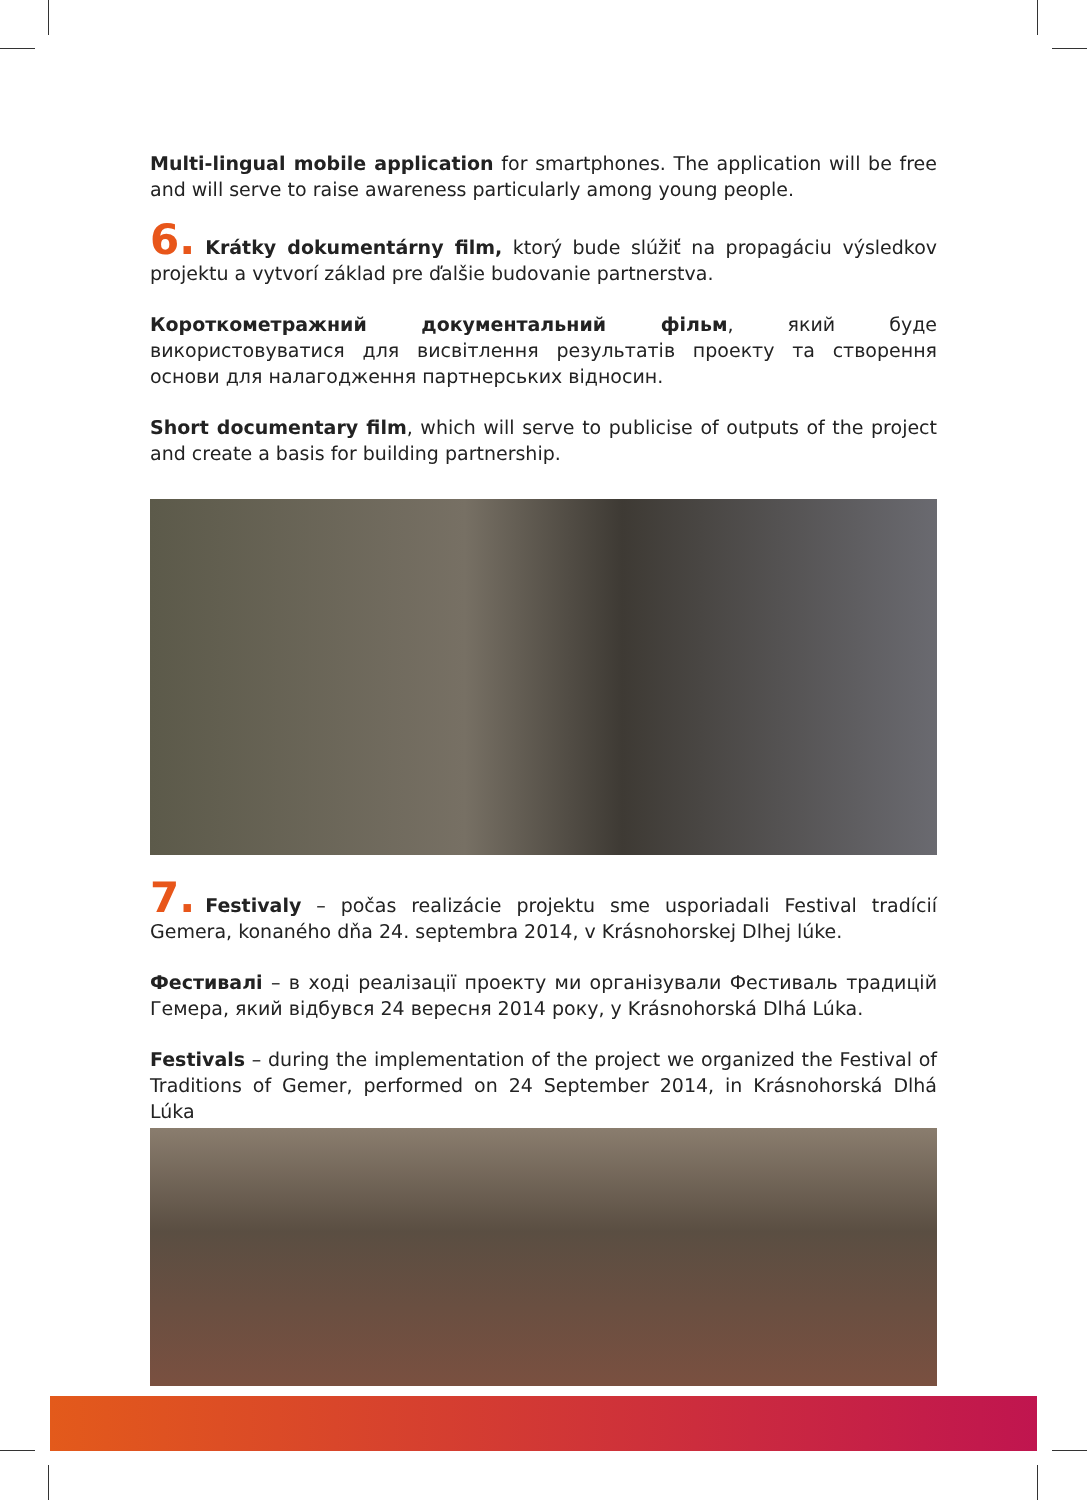Multi-lingual mobile application for smartphones. The application will be free and will serve to raise awareness particularly among young people.
6. Krátky dokumentárny film, ktorý bude slúžiť na propagáciu výsledkov projektu a vytvorí základ pre ďalšie budovanie partnerstva.
Короткометражний документальний фільм, який буде використовуватися для висвітлення результатів проекту та створення основи для налагодження партнерських відносин.
Short documentary film, which will serve to publicise of outputs of the project and create a basis for building partnership.
7. Festivaly – počas realizácie projektu sme usporiadali Festival tradícií Gemera, konaného dňa 24. septembra 2014, v Krásnohorskej Dlhej lúke.
Фестивалі – в ході реалізації проекту ми організували Фестиваль традицій Гемера, який відбувся 24 вересня 2014 року, у Krásnohorská Dlhá Lúka.
Festivals – during the implementation of the project we organized the Festival of Traditions of Gemer, performed on 24 September 2014, in Krásnohorská Dlhá Lúka